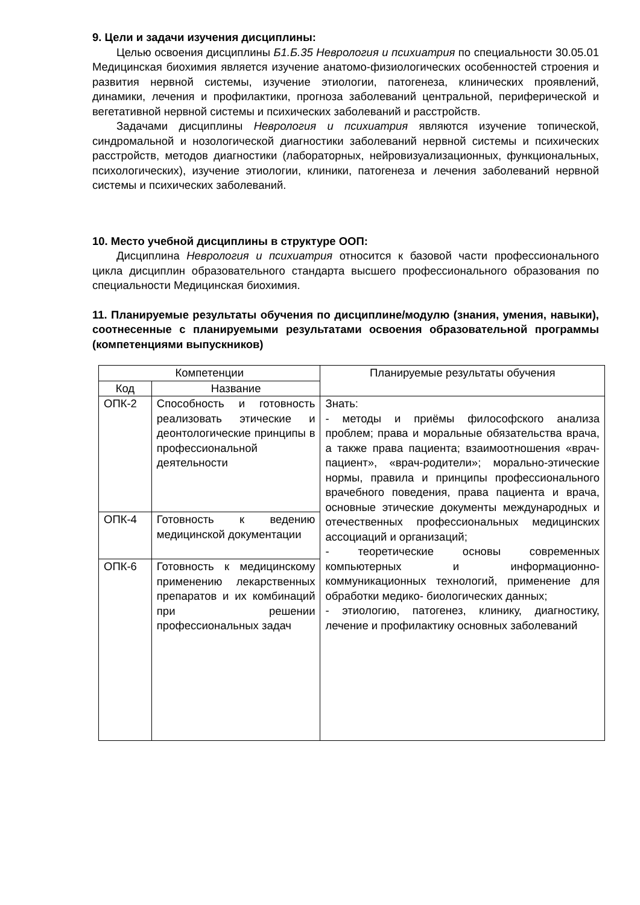9. Цели и задачи изучения дисциплины:
Целью освоения дисциплины Б1.Б.35 Неврология и психиатрия по специальности 30.05.01 Медицинская биохимия является изучение анатомо-физиологических особенностей строения и развития нервной системы, изучение этиологии, патогенеза, клинических проявлений, динамики, лечения и профилактики, прогноза заболеваний центральной, периферической и вегетативной нервной системы и психических заболеваний и расстройств.
Задачами дисциплины Неврология и психиатрия являются изучение топической, синдромальной и нозологической диагностики заболеваний нервной системы и психических расстройств, методов диагностики (лабораторных, нейровизуализационных, функциональных, психологических), изучение этиологии, клиники, патогенеза и лечения заболеваний нервной системы и психических заболеваний.
10. Место учебной дисциплины в структуре ООП:
Дисциплина Неврология и психиатрия относится к базовой части профессионального цикла дисциплин образовательного стандарта высшего профессионального образования по специальности Медицинская биохимия.
11. Планируемые результаты обучения по дисциплине/модулю (знания, умения, навыки), соотнесенные с планируемыми результатами освоения образовательной программы (компетенциями выпускников)
| Компетенции | | Планируемые результаты обучения |
| --- | --- | --- |
| Код | Название | |
| ОПК-2 | Способность и готовность реализовать этические и деонтологические принципы в профессиональной деятельности | Знать: - методы и приёмы философского анализа проблем; права и моральные обязательства врача, а также права пациента; взаимоотношения «врач-пациент», «врач-родители»; морально-этические нормы, правила и принципы профессионального врачебного поведения, права пациента и врача, основные этические документы международных и отечественных профессиональных медицинских ассоциаций и организаций; - теоретические основы современных компьютерных и информационно-коммуникационных технологий, применение для обработки медико- биологических данных; - этиологию, патогенез, клинику, диагностику, лечение и профилактику основных заболеваний |
| ОПК-4 | Готовность к ведению медицинской документации | |
| ОПК-6 | Готовность к медицинскому применению лекарственных препаратов и их комбинаций при решении профессиональных задач | |